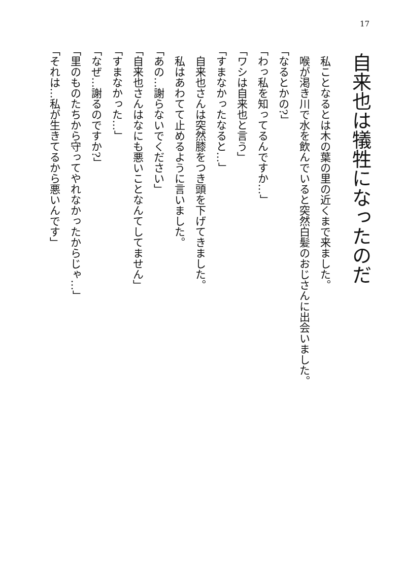17
自来也は犠牲になったのだ
私ことなるとは木の葉の里の近くまで来ました。
喉が渇き川で水を飲んでいると突然白髪のおじさんに出会いました。
「なるとかの?」
「わっ私を知ってるんですか…」
「ワシは自来也と言う」
「すまなかったなると…」
自来也さんは突然膝をつき頭を下げてきました。
私はあわてて止めるように言いました。
「あの…謝らないでください」
「自来也さんはなにも悪いことなんてしてません」
「すまなかった…」
「なぜ…謝るのですか?」
「里のものたちから守ってやれなかったからじゃ…」
「それは…私が生きてるから悪いんです」